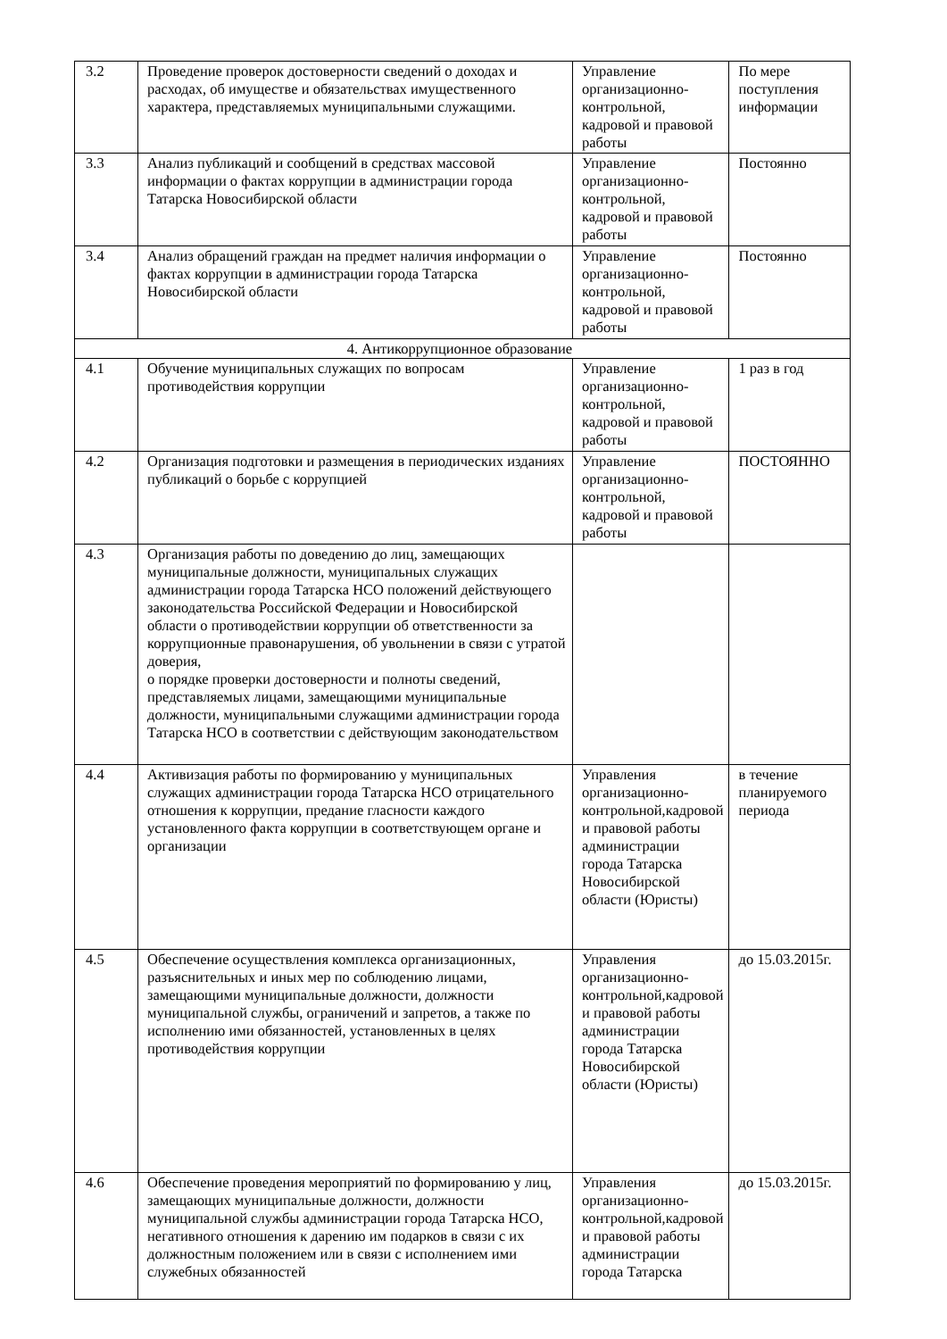| 3.2 | Проведение проверок достоверности сведений о доходах и расходах, об имуществе и обязательствах имущественного характера, представляемых муниципальными служащими. | Управление организационно-контрольной, кадровой и правовой работы | По мере поступления информации |
| 3.3 | Анализ публикаций и сообщений в средствах массовой информации о фактах коррупции в администрации города Татарска Новосибирской области | Управление организационно-контрольной, кадровой и правовой работы | Постоянно |
| 3.4 | Анализ обращений граждан на предмет наличия информации о фактах коррупции в администрации города Татарска Новосибирской области | Управление организационно-контрольной, кадровой и правовой работы | Постоянно |
| 4. Антикоррупционное образование | | | |
| 4.1 | Обучение муниципальных служащих по вопросам противодействия коррупции | Управление организационно-контрольной, кадровой и правовой работы | 1 раз в год |
| 4.2 | Организация подготовки и размещения в периодических изданиях публикаций о борьбе с коррупцией | Управление организационно-контрольной, кадровой и правовой работы | ПОСТОЯННО |
| 4.3 | Организация работы по доведению до лиц, замещающих муниципальные должности, муниципальных служащих администрации города Татарска НСО положений действующего законодательства Российской Федерации и Новосибирской области о противодействии коррупции об ответственности за коррупционные правонарушения, об увольнении в связи с утратой доверия, о порядке проверки достоверности и полноты сведений, представляемых лицами, замещающими муниципальные должности, муниципальными служащими администрации города Татарска НСО в соответствии с действующим законодательством | | |
| 4.4 | Активизация работы по формированию у муниципальных служащих администрации города Татарска НСО отрицательного отношения к коррупции, предание гласности каждого установленного факта коррупции в соответствующем органе и организации | Управления организационно-контрольной,кадровой и правовой работы администрации города Татарска Новосибирской области (Юристы) | в течение планируемого периода |
| 4.5 | Обеспечение осуществления комплекса организационных, разъяснительных и иных мер по соблюдению лицами, замещающими муниципальные должности, должности муниципальной службы, ограничений и запретов, а также по исполнению ими обязанностей, установленных в целях противодействия коррупции | Управления организационно-контрольной,кадровой и правовой работы администрации города Татарска Новосибирской области (Юристы) | до 15.03.2015г. |
| 4.6 | Обеспечение проведения мероприятий по формированию у лиц, замещающих муниципальные должности, должности муниципальной службы администрации города Татарска НСО, негативного отношения к дарению им подарков в связи с их должностным положением или в связи с исполнением ими служебных обязанностей | Управления организационно-контрольной,кадровой и правовой работы администрации города Татарска | до 15.03.2015г. |